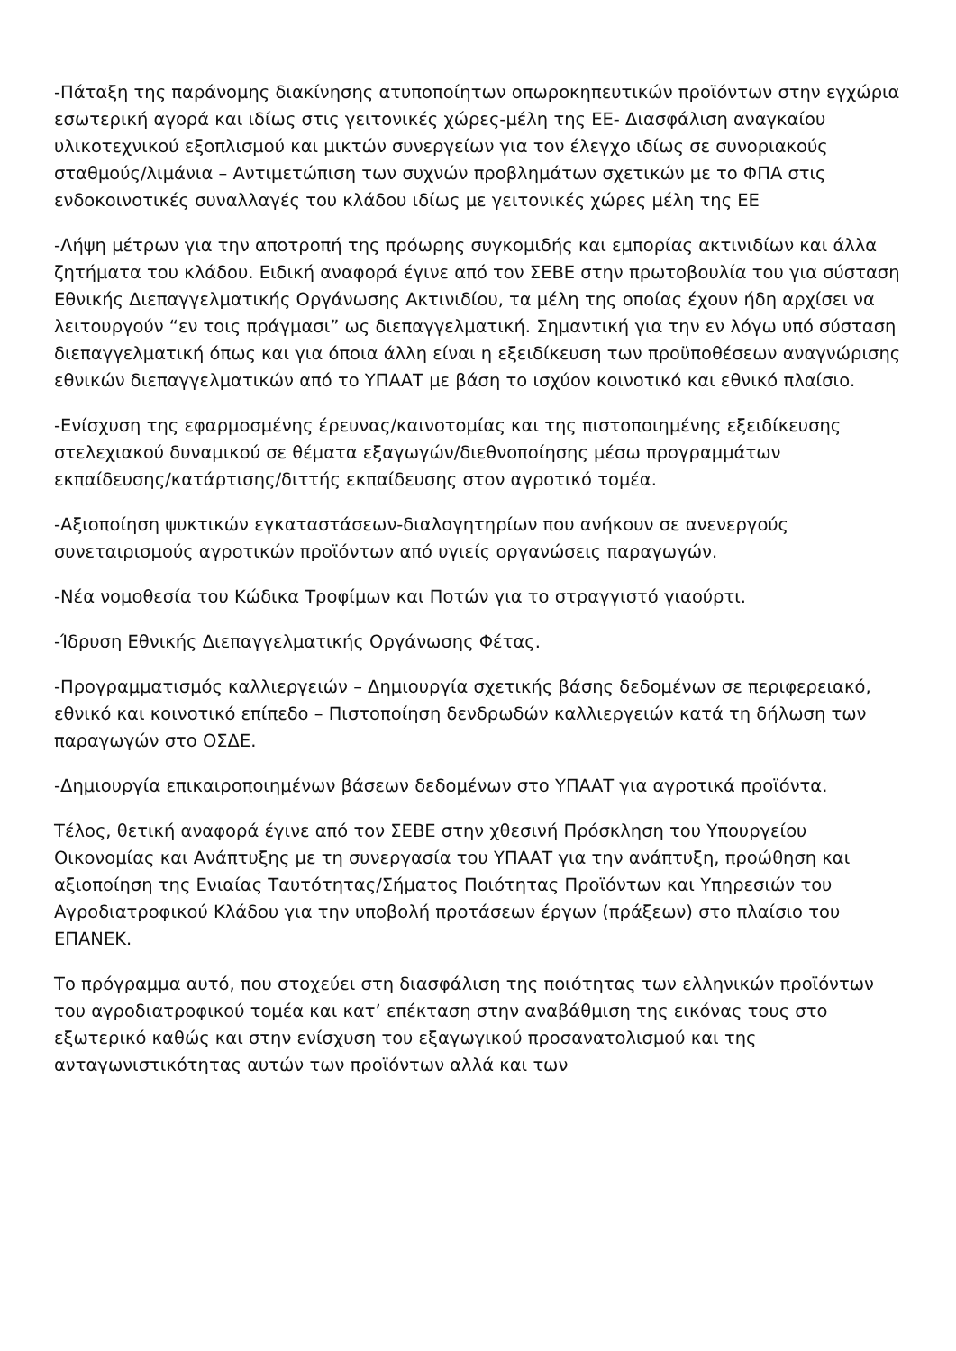-Πάταξη της παράνομης διακίνησης ατυποποίητων οπωροκηπευτικών προϊόντων στην εγχώρια εσωτερική αγορά και ιδίως στις γειτονικές χώρες-μέλη της ΕΕ- Διασφάλιση αναγκαίου υλικοτεχνικού εξοπλισμού και μικτών συνεργείων για τον έλεγχο ιδίως σε συνοριακούς σταθμούς/λιμάνια – Αντιμετώπιση των συχνών προβλημάτων σχετικών με το ΦΠΑ στις ενδοκοινοτικές συναλλαγές του κλάδου ιδίως με γειτονικές χώρες μέλη της ΕΕ
-Λήψη μέτρων για την αποτροπή της πρόωρης συγκομιδής και εμπορίας ακτινιδίων και άλλα ζητήματα του κλάδου. Ειδική αναφορά έγινε από τον ΣΕΒΕ στην πρωτοβουλία του για σύσταση Εθνικής Διεπαγγελματικής Οργάνωσης Ακτινιδίου, τα μέλη της οποίας έχουν ήδη αρχίσει να λειτουργούν “εν τοις πράγμασι” ως διεπαγγελματική. Σημαντική για την εν λόγω υπό σύσταση διεπαγγελματική όπως και για όποια άλλη είναι η εξειδίκευση των προϋποθέσεων αναγνώρισης εθνικών διεπαγγελματικών από το ΥΠΑΑΤ με βάση το ισχύον κοινοτικό και εθνικό πλαίσιο.
-Ενίσχυση της εφαρμοσμένης έρευνας/καινοτομίας και της πιστοποιημένης εξειδίκευσης στελεχιακού δυναμικού σε θέματα εξαγωγών/διεθνοποίησης μέσω προγραμμάτων εκπαίδευσης/κατάρτισης/διττής εκπαίδευσης στον αγροτικό τομέα.
-Αξιοποίηση ψυκτικών εγκαταστάσεων-διαλογητηρίων που ανήκουν σε ανενεργούς συνεταιρισμούς αγροτικών προϊόντων από υγιείς οργανώσεις παραγωγών.
-Νέα νομοθεσία του Κώδικα Τροφίμων και Ποτών για το στραγγιστό γιαούρτι.
-Ίδρυση Εθνικής Διεπαγγελματικής Οργάνωσης Φέτας.
-Προγραμματισμός καλλιεργειών – Δημιουργία σχετικής βάσης δεδομένων σε περιφερειακό, εθνικό και κοινοτικό επίπεδο – Πιστοποίηση δενδρωδών καλλιεργειών κατά τη δήλωση των παραγωγών στο ΟΣΔΕ.
-Δημιουργία επικαιροποιημένων βάσεων δεδομένων στο ΥΠΑΑΤ για αγροτικά προϊόντα.
Τέλος, θετική αναφορά έγινε από τον ΣΕΒΕ στην χθεσινή Πρόσκληση του Υπουργείου Οικονομίας και Ανάπτυξης με τη συνεργασία του ΥΠΑΑΤ για την ανάπτυξη, προώθηση και αξιοποίηση της Ενιαίας Ταυτότητας/Σήματος Ποιότητας Προϊόντων και Υπηρεσιών του Αγροδιατροφικού Κλάδου για την υποβολή προτάσεων έργων (πράξεων) στο πλαίσιο του ΕΠΑΝΕΚ.
Το πρόγραμμα αυτό, που στοχεύει στη διασφάλιση της ποιότητας των ελληνικών προϊόντων του αγροδιατροφικού τομέα και κατ’ επέκταση στην αναβάθμιση της εικόνας τους στο εξωτερικό καθώς και στην ενίσχυση του εξαγωγικού προσανατολισμού και της ανταγωνιστικότητας αυτών των προϊόντων αλλά και των